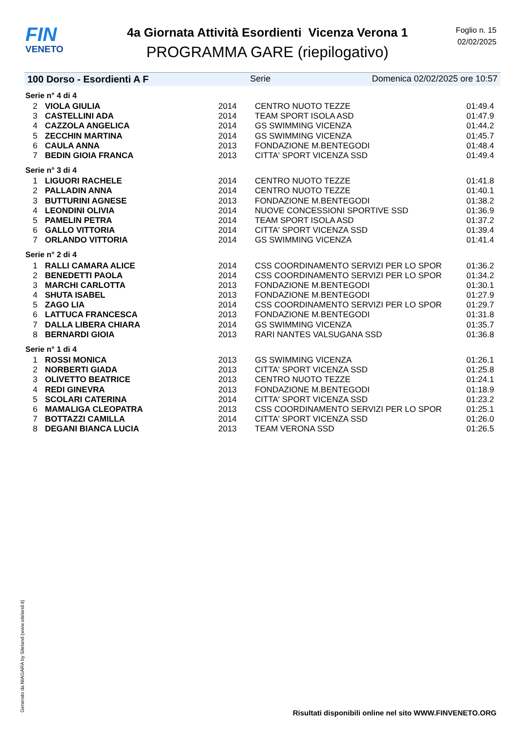FIN
VENETO
4a Giornata Attività Esordienti Vicenza Verona 1
PROGRAMMA GARE (riepilogativo)
Foglio n. 15
02/02/2025
100 Dorso - Esordienti A F Serie Domenica 02/02/2025 ore 10:57
| Serie n° 4 di 4 | | | | |
| 2 | VIOLA GIULIA | 2014 | CENTRO NUOTO TEZZE | 01:49.4 |
| 3 | CASTELLINI ADA | 2014 | TEAM SPORT ISOLA ASD | 01:47.9 |
| 4 | CAZZOLA ANGELICA | 2014 | GS SWIMMING VICENZA | 01:44.2 |
| 5 | ZECCHIN MARTINA | 2014 | GS SWIMMING VICENZA | 01:45.7 |
| 6 | CAULA ANNA | 2013 | FONDAZIONE M.BENTEGODI | 01:48.4 |
| 7 | BEDIN GIOIA FRANCA | 2013 | CITTA' SPORT VICENZA SSD | 01:49.4 |
| Serie n° 3 di 4 | | | | |
| 1 | LIGUORI RACHELE | 2014 | CENTRO NUOTO TEZZE | 01:41.8 |
| 2 | PALLADIN ANNA | 2014 | CENTRO NUOTO TEZZE | 01:40.1 |
| 3 | BUTTURINI AGNESE | 2013 | FONDAZIONE M.BENTEGODI | 01:38.2 |
| 4 | LEONDINI OLIVIA | 2014 | NUOVE CONCESSIONI SPORTIVE SSD | 01:36.9 |
| 5 | PAMELIN PETRA | 2014 | TEAM SPORT ISOLA ASD | 01:37.2 |
| 6 | GALLO VITTORIA | 2014 | CITTA' SPORT VICENZA SSD | 01:39.4 |
| 7 | ORLANDO VITTORIA | 2014 | GS SWIMMING VICENZA | 01:41.4 |
| Serie n° 2 di 4 | | | | |
| 1 | RALLI CAMARA ALICE | 2014 | CSS COORDINAMENTO SERVIZI PER LO SPOR | 01:36.2 |
| 2 | BENEDETTI PAOLA | 2014 | CSS COORDINAMENTO SERVIZI PER LO SPOR | 01:34.2 |
| 3 | MARCHI CARLOTTA | 2013 | FONDAZIONE M.BENTEGODI | 01:30.1 |
| 4 | SHUTA ISABEL | 2013 | FONDAZIONE M.BENTEGODI | 01:27.9 |
| 5 | ZAGO LIA | 2014 | CSS COORDINAMENTO SERVIZI PER LO SPOR | 01:29.7 |
| 6 | LATTUCA FRANCESCA | 2013 | FONDAZIONE M.BENTEGODI | 01:31.8 |
| 7 | DALLA LIBERA CHIARA | 2014 | GS SWIMMING VICENZA | 01:35.7 |
| 8 | BERNARDI GIOIA | 2013 | RARI NANTES VALSUGANA SSD | 01:36.8 |
| Serie n° 1 di 4 | | | | |
| 1 | ROSSI MONICA | 2013 | GS SWIMMING VICENZA | 01:26.1 |
| 2 | NORBERTI GIADA | 2013 | CITTA' SPORT VICENZA SSD | 01:25.8 |
| 3 | OLIVETTO BEATRICE | 2013 | CENTRO NUOTO TEZZE | 01:24.1 |
| 4 | REDI GINEVRA | 2013 | FONDAZIONE M.BENTEGODI | 01:18.9 |
| 5 | SCOLARI CATERINA | 2014 | CITTA' SPORT VICENZA SSD | 01:23.2 |
| 6 | MAMALIGA CLEOPATRA | 2013 | CSS COORDINAMENTO SERVIZI PER LO SPOR | 01:25.1 |
| 7 | BOTTAZZI CAMILLA | 2014 | CITTA' SPORT VICENZA SSD | 01:26.0 |
| 8 | DEGANI BIANCA LUCIA | 2013 | TEAM VERONA SSD | 01:26.5 |
Generato da NIAGARA by Siteland (www.siteland.it)
Risultati disponibili online nel sito WWW.FINVENETO.ORG